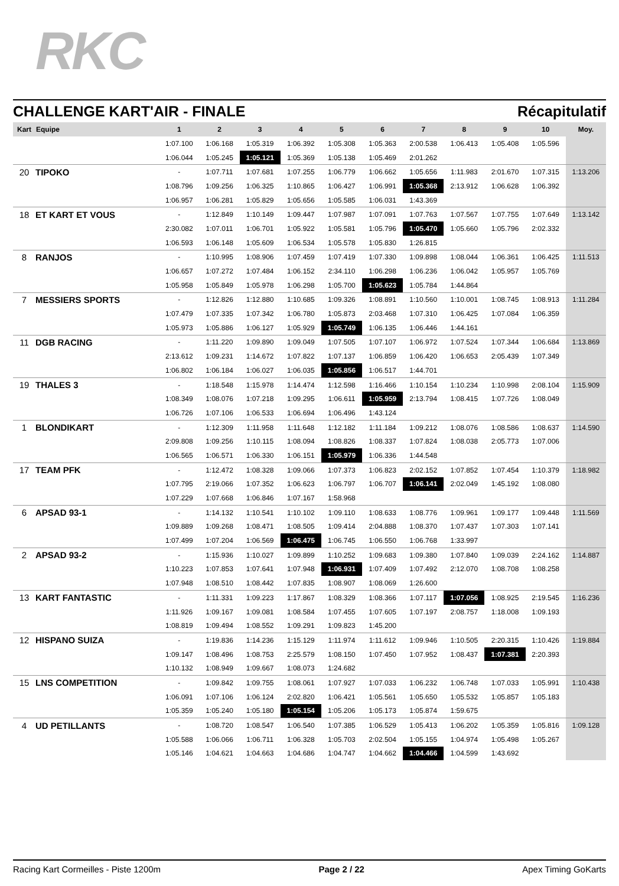RKC
CHALLENGE KART'AIR - FINALE Récapitulatif
| Kart | Equipe | 1 | 2 | 3 | 4 | 5 | 6 | 7 | 8 | 9 | 10 | Moy. |
| --- | --- | --- | --- | --- | --- | --- | --- | --- | --- | --- | --- | --- |
| | | 1:07.100 | 1:06.168 | 1:05.319 | 1:06.392 | 1:05.308 | 1:05.363 | 2:00.538 | 1:06.413 | 1:05.408 | 1:05.596 | |
| | | 1:06.044 | 1:05.245 | 1:05.121 | 1:05.369 | 1:05.138 | 1:05.469 | 2:01.262 | | | | |
| 20 | TIPOKO | - | 1:07.711 | 1:07.681 | 1:07.255 | 1:06.779 | 1:06.662 | 1:05.656 | 1:11.983 | 2:01.670 | 1:07.315 | 1:13.206 |
| | | 1:08.796 | 1:09.256 | 1:06.325 | 1:10.865 | 1:06.427 | 1:06.991 | 1:05.368 | 2:13.912 | 1:06.628 | 1:06.392 | |
| | | 1:06.957 | 1:06.281 | 1:05.829 | 1:05.656 | 1:05.585 | 1:06.031 | 1:43.369 | | | | |
| 18 | ET KART ET VOUS | - | 1:12.849 | 1:10.149 | 1:09.447 | 1:07.987 | 1:07.091 | 1:07.763 | 1:07.567 | 1:07.755 | 1:07.649 | 1:13.142 |
| | | 2:30.082 | 1:07.011 | 1:06.701 | 1:05.922 | 1:05.581 | 1:05.796 | 1:05.470 | 1:05.660 | 1:05.796 | 2:02.332 | |
| | | 1:06.593 | 1:06.148 | 1:05.609 | 1:06.534 | 1:05.578 | 1:05.830 | 1:26.815 | | | | |
| 8 | RANJOS | - | 1:10.995 | 1:08.906 | 1:07.459 | 1:07.419 | 1:07.330 | 1:09.898 | 1:08.044 | 1:06.361 | 1:06.425 | 1:11.513 |
| | | 1:06.657 | 1:07.272 | 1:07.484 | 1:06.152 | 2:34.110 | 1:06.298 | 1:06.236 | 1:06.042 | 1:05.957 | 1:05.769 | |
| | | 1:05.958 | 1:05.849 | 1:05.978 | 1:06.298 | 1:05.700 | 1:05.623 | 1:05.784 | 1:44.864 | | | |
| 7 | MESSIERS SPORTS | - | 1:12.826 | 1:12.880 | 1:10.685 | 1:09.326 | 1:08.891 | 1:10.560 | 1:10.001 | 1:08.745 | 1:08.913 | 1:11.284 |
| | | 1:07.479 | 1:07.335 | 1:07.342 | 1:06.780 | 1:05.873 | 2:03.468 | 1:07.310 | 1:06.425 | 1:07.084 | 1:06.359 | |
| | | 1:05.973 | 1:05.886 | 1:06.127 | 1:05.929 | 1:05.749 | 1:06.135 | 1:06.446 | 1:44.161 | | | |
| 11 | DGB RACING | - | 1:11.220 | 1:09.890 | 1:09.049 | 1:07.505 | 1:07.107 | 1:06.972 | 1:07.524 | 1:07.344 | 1:06.684 | 1:13.869 |
| | | 2:13.612 | 1:09.231 | 1:14.672 | 1:07.822 | 1:07.137 | 1:06.859 | 1:06.420 | 1:06.653 | 2:05.439 | 1:07.349 | |
| | | 1:06.802 | 1:06.184 | 1:06.027 | 1:06.035 | 1:05.856 | 1:06.517 | 1:44.701 | | | | |
| 19 | THALES 3 | - | 1:18.548 | 1:15.978 | 1:14.474 | 1:12.598 | 1:16.466 | 1:10.154 | 1:10.234 | 1:10.998 | 2:08.104 | 1:15.909 |
| | | 1:08.349 | 1:08.076 | 1:07.218 | 1:09.295 | 1:06.611 | 1:05.959 | 2:13.794 | 1:08.415 | 1:07.726 | 1:08.049 | |
| | | 1:06.726 | 1:07.106 | 1:06.533 | 1:06.694 | 1:06.496 | 1:43.124 | | | | | |
| 1 | BLONDIKART | - | 1:12.309 | 1:11.958 | 1:11.648 | 1:12.182 | 1:11.184 | 1:09.212 | 1:08.076 | 1:08.586 | 1:08.637 | 1:14.590 |
| | | 2:09.808 | 1:09.256 | 1:10.115 | 1:08.094 | 1:08.826 | 1:08.337 | 1:07.824 | 1:08.038 | 2:05.773 | 1:07.006 | |
| | | 1:06.565 | 1:06.571 | 1:06.330 | 1:06.151 | 1:05.979 | 1:06.336 | 1:44.548 | | | | |
| 17 | TEAM PFK | - | 1:12.472 | 1:08.328 | 1:09.066 | 1:07.373 | 1:06.823 | 2:02.152 | 1:07.852 | 1:07.454 | 1:10.379 | 1:18.982 |
| | | 1:07.795 | 2:19.066 | 1:07.352 | 1:06.623 | 1:06.797 | 1:06.707 | 1:06.141 | 2:02.049 | 1:45.192 | 1:08.080 | |
| | | 1:07.229 | 1:07.668 | 1:06.846 | 1:07.167 | 1:58.968 | | | | | | |
| 6 | APSAD 93-1 | - | 1:14.132 | 1:10.541 | 1:10.102 | 1:09.110 | 1:08.633 | 1:08.776 | 1:09.961 | 1:09.177 | 1:09.448 | 1:11.569 |
| | | 1:09.889 | 1:09.268 | 1:08.471 | 1:08.505 | 1:09.414 | 2:04.888 | 1:08.370 | 1:07.437 | 1:07.303 | 1:07.141 | |
| | | 1:07.499 | 1:07.204 | 1:06.569 | 1:06.475 | 1:06.745 | 1:06.550 | 1:06.768 | 1:33.997 | | | |
| 2 | APSAD 93-2 | - | 1:15.936 | 1:10.027 | 1:09.899 | 1:10.252 | 1:09.683 | 1:09.380 | 1:07.840 | 1:09.039 | 2:24.162 | 1:14.887 |
| | | 1:10.223 | 1:07.853 | 1:07.641 | 1:07.948 | 1:06.931 | 1:07.409 | 1:07.492 | 2:12.070 | 1:08.708 | 1:08.258 | |
| | | 1:07.948 | 1:08.510 | 1:08.442 | 1:07.835 | 1:08.907 | 1:08.069 | 1:26.600 | | | | |
| 13 | KART FANTASTIC | - | 1:11.331 | 1:09.223 | 1:17.867 | 1:08.329 | 1:08.366 | 1:07.117 | 1:07.056 | 1:08.925 | 2:19.545 | 1:16.236 |
| | | 1:11.926 | 1:09.167 | 1:09.081 | 1:08.584 | 1:07.455 | 1:07.605 | 1:07.197 | 2:08.757 | 1:18.008 | 1:09.193 | |
| | | 1:08.819 | 1:09.494 | 1:08.552 | 1:09.291 | 1:09.823 | 1:45.200 | | | | | |
| 12 | HISPANO SUIZA | - | 1:19.836 | 1:14.236 | 1:15.129 | 1:11.974 | 1:11.612 | 1:09.946 | 1:10.505 | 2:20.315 | 1:10.426 | 1:19.884 |
| | | 1:09.147 | 1:08.496 | 1:08.753 | 2:25.579 | 1:08.150 | 1:07.450 | 1:07.952 | 1:08.437 | 1:07.381 | 2:20.393 | |
| | | 1:10.132 | 1:08.949 | 1:09.667 | 1:08.073 | 1:24.682 | | | | | | |
| 15 | LNS COMPETITION | - | 1:09.842 | 1:09.755 | 1:08.061 | 1:07.927 | 1:07.033 | 1:06.232 | 1:06.748 | 1:07.033 | 1:05.991 | 1:10.438 |
| | | 1:06.091 | 1:07.106 | 1:06.124 | 2:02.820 | 1:06.421 | 1:05.561 | 1:05.650 | 1:05.532 | 1:05.857 | 1:05.183 | |
| | | 1:05.359 | 1:05.240 | 1:05.180 | 1:05.154 | 1:05.206 | 1:05.173 | 1:05.874 | 1:59.675 | | | |
| 4 | UD PETILLANTS | - | 1:08.720 | 1:08.547 | 1:06.540 | 1:07.385 | 1:06.529 | 1:05.413 | 1:06.202 | 1:05.359 | 1:05.816 | 1:09.128 |
| | | 1:05.588 | 1:06.066 | 1:06.711 | 1:06.328 | 1:05.703 | 2:02.504 | 1:05.155 | 1:04.974 | 1:05.498 | 1:05.267 | |
| | | 1:05.146 | 1:04.621 | 1:04.663 | 1:04.686 | 1:04.747 | 1:04.662 | 1:04.466 | 1:04.599 | 1:43.692 | | |
Racing Kart Cormeilles - Piste 1200m Page 2 / 22 Apex Timing GoKarts